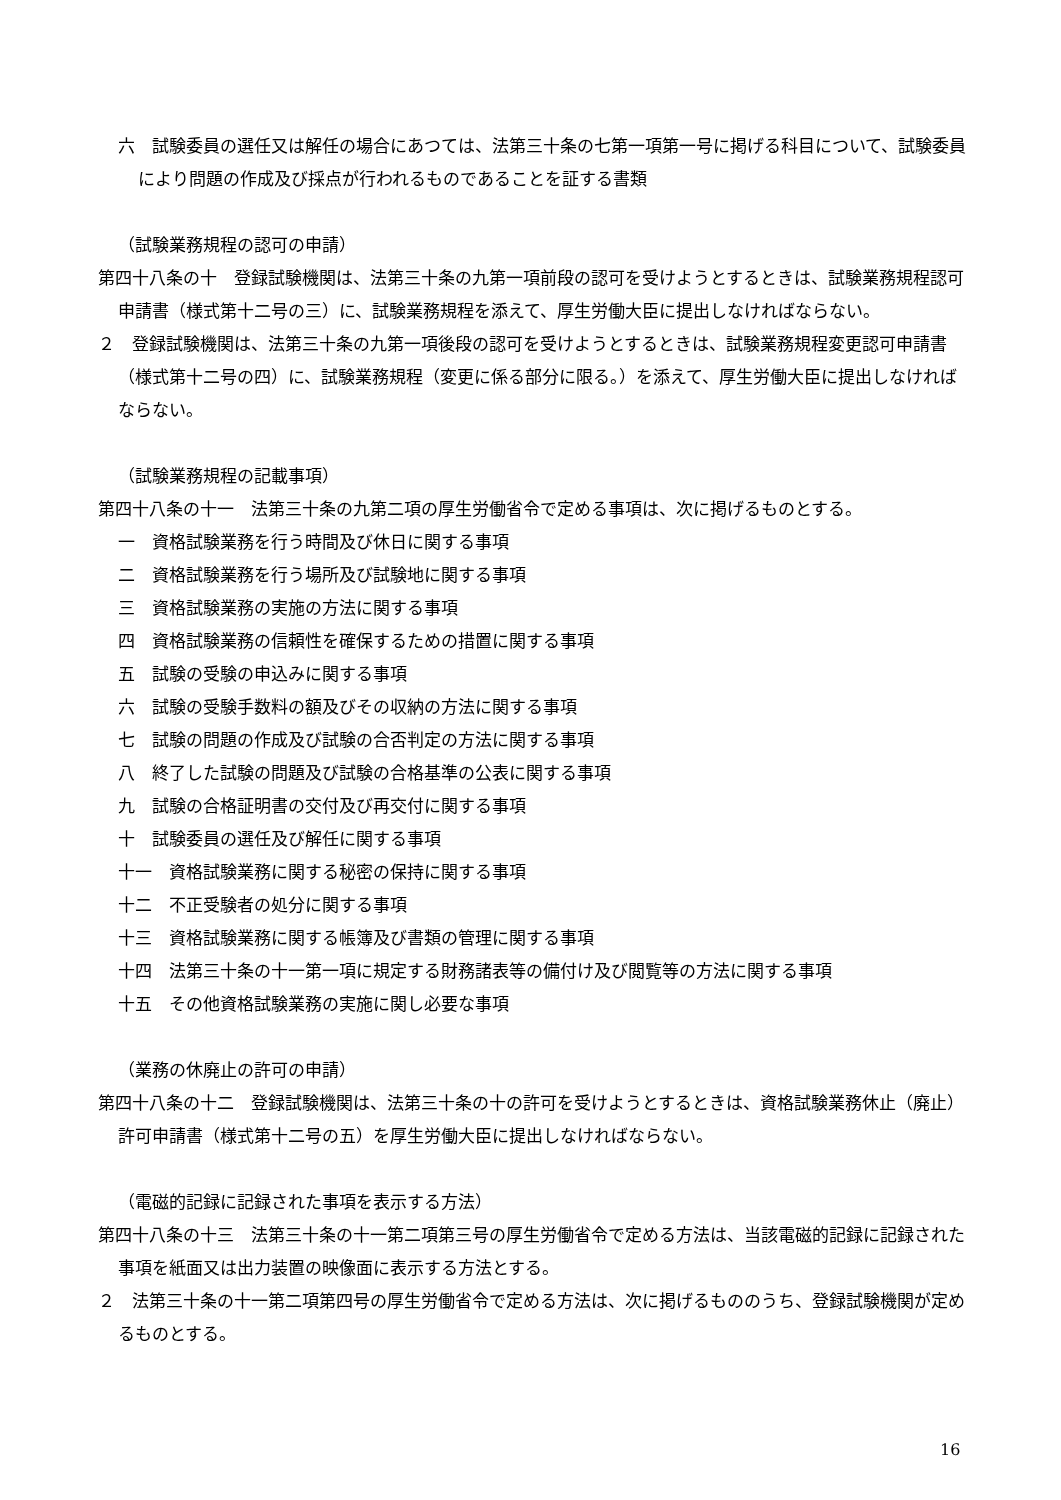六　試験委員の選任又は解任の場合にあつては、法第三十条の七第一項第一号に掲げる科目について、試験委員により問題の作成及び採点が行われるものであることを証する書類
（試験業務規程の認可の申請）
第四十八条の十　登録試験機関は、法第三十条の九第一項前段の認可を受けようとするときは、試験業務規程認可申請書（様式第十二号の三）に、試験業務規程を添えて、厚生労働大臣に提出しなければならない。
２　登録試験機関は、法第三十条の九第一項後段の認可を受けようとするときは、試験業務規程変更認可申請書（様式第十二号の四）に、試験業務規程（変更に係る部分に限る。）を添えて、厚生労働大臣に提出しなければならない。
（試験業務規程の記載事項）
第四十八条の十一　法第三十条の九第二項の厚生労働省令で定める事項は、次に掲げるものとする。
一　資格試験業務を行う時間及び休日に関する事項
二　資格試験業務を行う場所及び試験地に関する事項
三　資格試験業務の実施の方法に関する事項
四　資格試験業務の信頼性を確保するための措置に関する事項
五　試験の受験の申込みに関する事項
六　試験の受験手数料の額及びその収納の方法に関する事項
七　試験の問題の作成及び試験の合否判定の方法に関する事項
八　終了した試験の問題及び試験の合格基準の公表に関する事項
九　試験の合格証明書の交付及び再交付に関する事項
十　試験委員の選任及び解任に関する事項
十一　資格試験業務に関する秘密の保持に関する事項
十二　不正受験者の処分に関する事項
十三　資格試験業務に関する帳簿及び書類の管理に関する事項
十四　法第三十条の十一第一項に規定する財務諸表等の備付け及び閲覧等の方法に関する事項
十五　その他資格試験業務の実施に関し必要な事項
（業務の休廃止の許可の申請）
第四十八条の十二　登録試験機関は、法第三十条の十の許可を受けようとするときは、資格試験業務休止（廃止）許可申請書（様式第十二号の五）を厚生労働大臣に提出しなければならない。
（電磁的記録に記録された事項を表示する方法）
第四十八条の十三　法第三十条の十一第二項第三号の厚生労働省令で定める方法は、当該電磁的記録に記録された事項を紙面又は出力装置の映像面に表示する方法とする。
２　法第三十条の十一第二項第四号の厚生労働省令で定める方法は、次に掲げるもののうち、登録試験機関が定めるものとする。
16